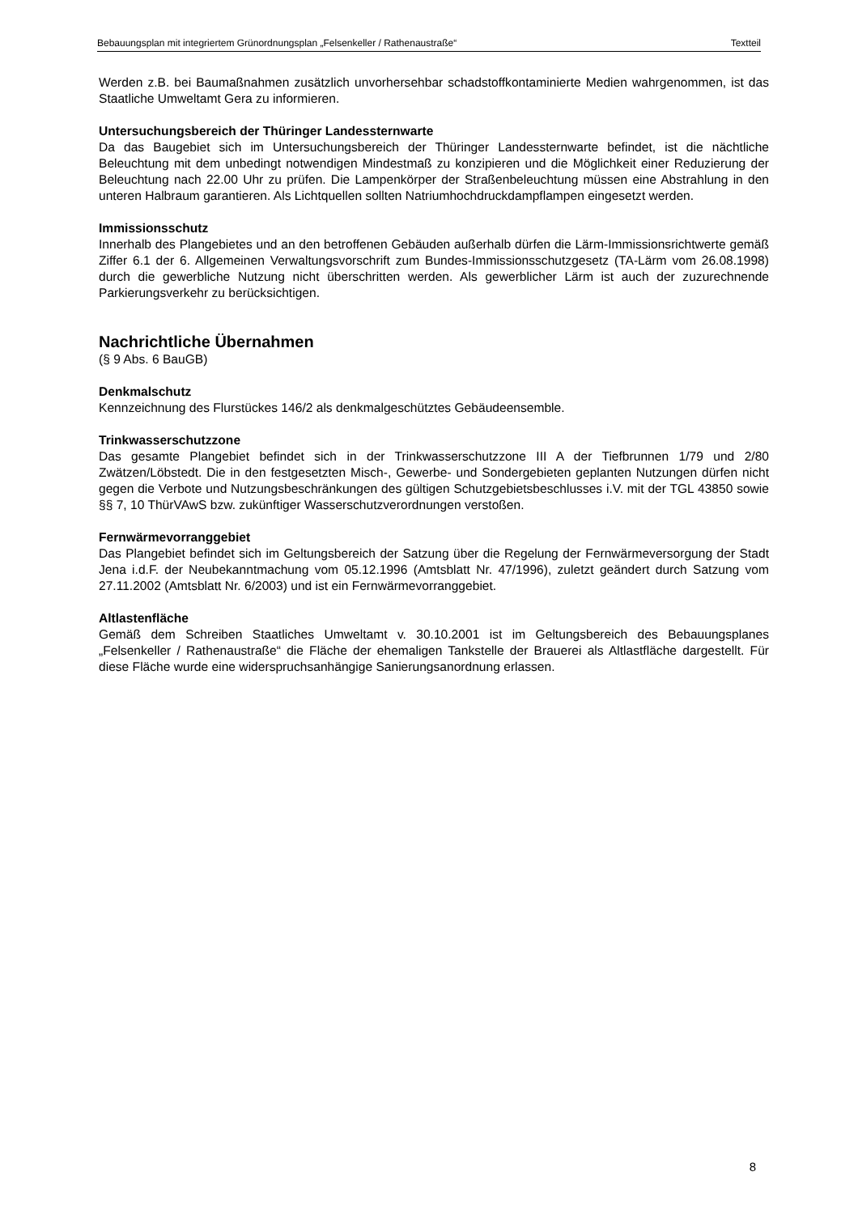Bebauungsplan mit integriertem Grünordnungsplan „Felsenkeller / Rathenaustraße“Textteil
Werden z.B. bei Baumaßnahmen zusätzlich unvorhersehbar schadstoffkontaminierte Medien wahrgenommen, ist das Staatliche Umweltamt Gera zu informieren.
Untersuchungsbereich der Thüringer Landessternwarte
Da das Baugebiet sich im Untersuchungsbereich der Thüringer Landessternwarte befindet, ist die nächtliche Beleuchtung mit dem unbedingt notwendigen Mindestmaß zu konzipieren und die Möglichkeit einer Reduzierung der Beleuchtung nach 22.00 Uhr zu prüfen. Die Lampenkörper der Straßenbeleuchtung müssen eine Abstrahlung in den unteren Halbraum garantieren. Als Lichtquellen sollten Natriumhochdruckdampflampen eingesetzt werden.
Immissionsschutz
Innerhalb des Plangebietes und an den betroffenen Gebäuden außerhalb dürfen die Lärm-Immissionsrichtwerte gemäß Ziffer 6.1 der 6. Allgemeinen Verwaltungsvorschrift zum Bundes-Immissionsschutzgesetz (TA-Lärm vom 26.08.1998) durch die gewerbliche Nutzung nicht überschritten werden. Als gewerblicher Lärm ist auch der zuzurechnende Parkierungsverkehr zu berücksichtigen.
Nachrichtliche Übernahmen
(§ 9 Abs. 6 BauGB)
Denkmalschutz
Kennzeichnung des Flurstückes 146/2 als denkmalgeschütztes Gebäudeensemble.
Trinkwasserschutzzone
Das gesamte Plangebiet befindet sich in der Trinkwasserschutzzone III A der Tiefbrunnen 1/79 und 2/80 Zwätzen/Löbstedt. Die in den festgesetzten Misch-, Gewerbe- und Sondergebieten geplanten Nutzungen dürfen nicht gegen die Verbote und Nutzungsbeschränkungen des gültigen Schutzgebietsbeschlusses i.V. mit der TGL 43850 sowie §§ 7, 10 ThürVAwS bzw. zukünftiger Wasserschutzverordnungen verstoßen.
Fernwärmevorranggebiet
Das Plangebiet befindet sich im Geltungsbereich der Satzung über die Regelung der Fernwärmeversorgung der Stadt Jena i.d.F. der Neubekanntmachung vom 05.12.1996 (Amtsblatt Nr. 47/1996), zuletzt geändert durch Satzung vom 27.11.2002 (Amtsblatt Nr. 6/2003) und ist ein Fernwärmevorranggebiet.
Altlastenfläche
Gemäß dem Schreiben Staatliches Umweltamt v. 30.10.2001 ist im Geltungsbereich des Bebauungsplanes „Felsenkeller / Rathenaustraße“ die Fläche der ehemaligen Tankstelle der Brauerei als Altlastfläche dargestellt. Für diese Fläche wurde eine widerspruchsanhängige Sanierungsanordnung erlassen.
8